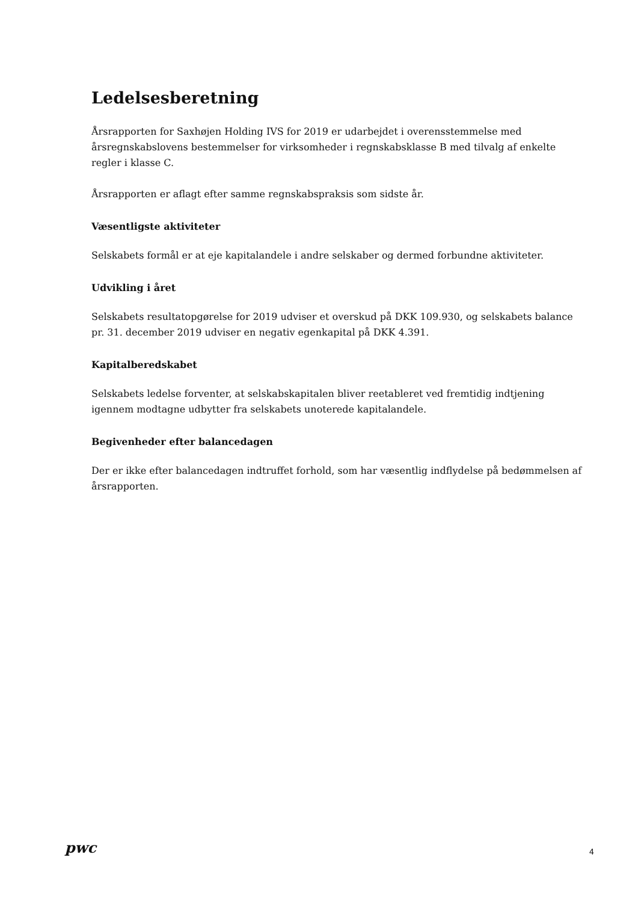Ledelsesberetning
Årsrapporten for Saxhøjen Holding IVS for 2019 er udarbejdet i overensstemmelse med årsregnskabslovens bestemmelser for virksomheder i regnskabsklasse B med tilvalg af enkelte regler i klasse C.
Årsrapporten er aflagt efter samme regnskabspraksis som sidste år.
Væsentligste aktiviteter
Selskabets formål er at eje kapitalandele i andre selskaber og dermed forbundne aktiviteter.
Udvikling i året
Selskabets resultatopgørelse for 2019 udviser et overskud på DKK 109.930, og selskabets balance pr. 31. december 2019 udviser en negativ egenkapital på DKK 4.391.
Kapitalberedskabet
Selskabets ledelse forventer, at selskabskapitalen bliver reetableret ved fremtidig indtjening igennem modtagne udbytter fra selskabets unoterede kapitalandele.
Begivenheder efter balancedagen
Der er ikke efter balancedagen indtruffet forhold, som har væsentlig indflydelse på bedømmelsen af årsrapporten.
pwc
4